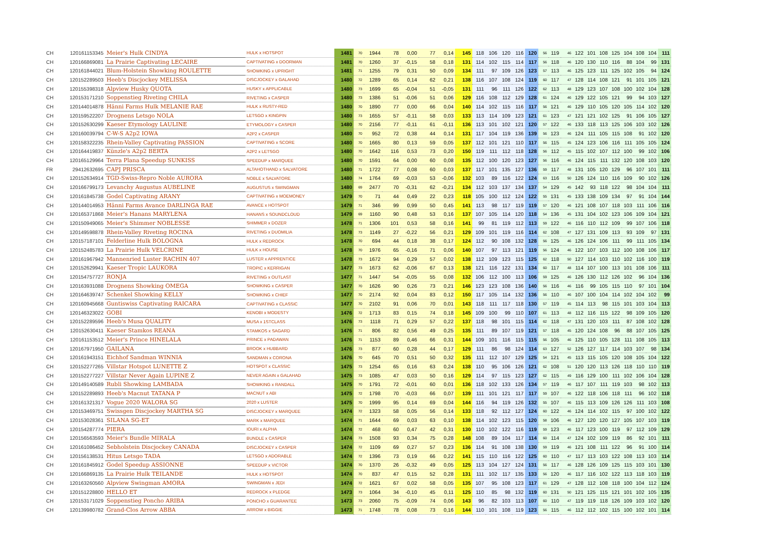| CH | 120161153345 | Meier's Hulk CINDYA | HULK x HOTSPOT | 1481 | 70 | 1944 | 78 | 0,00 | 77 | 0,14 | 145 | 118 | 106 | 120 | 116 | 120 | 56 | 119 | 46 | 122 | 101 | 108 | 125 | 104 | 108 | 104 | 111 |
| CH | 120166869081 | La Prairie Captivating LECAIRE | CAPTIVATING x DOORMAN | 1481 | 70 | 1260 | 37 | -0,15 | 58 | 0,18 | 131 | 114 | 102 | 115 | 114 | 117 | 56 | 118 | 46 | 120 | 130 | 110 | 116 | 88 | 104 | 99 | 131 |
| CH | 120161844021 | Blum-Holstein Showking ROULETTE | SHOWKING x UPRIGHT | 1481 | 71 | 1255 | 79 | 0,31 | 50 | 0,09 | 134 | 111 | 97 | 109 | 126 | 123 | 57 | 113 | 46 | 125 | 123 | 111 | 125 | 102 | 105 | 94 | 124 |
| CH | 120152289503 | Heeb's Discjockey MELISSA | DISCJOCKEY x GALAHAD | 1480 | 72 | 1289 | 65 | 0,14 | 62 | 0,21 | 138 | 116 | 107 | 108 | 124 | 119 | 60 | 117 | 47 | 128 | 114 | 108 | 121 | 91 | 101 | 105 | 121 |
| CH | 120155398318 | Alpview Husky QUOTA | HUSKY x APPLICABLE | 1480 | 73 | 1699 | 65 | -0,04 | 51 | -0,05 | 131 | 111 | 96 | 111 | 126 | 122 | 62 | 113 | 48 | 129 | 123 | 107 | 108 | 100 | 102 | 104 | 128 |
| CH | 120153171210 | Soppenstieg Riveting CHILA | RIVETING x CASPER | 1480 | 73 | 1386 | 51 | -0,06 | 51 | 0,06 | 129 | 116 | 108 | 112 | 129 | 128 | 61 | 124 | 46 | 129 | 122 | 105 | 121 | 99 | 94 | 103 | 127 |
| CH | 120144014878 | Hänni Farms Hulk MELANIE RAE | HULK x RUSTY-RED | 1480 | 70 | 1890 | 77 | 0,00 | 66 | 0,04 | 140 | 114 | 102 | 115 | 116 | 117 | 56 | 121 | 46 | 129 | 110 | 105 | 120 | 105 | 114 | 102 | 120 |
| CH | 120159522207 | Drognens Letsgo NOLA | LETSGO x KINGPIN | 1480 | 73 | 1655 | 57 | -0,11 | 58 | 0,03 | 133 | 113 | 114 | 109 | 123 | 121 | 61 | 123 | 47 | 121 | 121 | 102 | 125 | 91 | 106 | 105 | 127 |
| CH | 120152630299 | Kaeser Etymology LAULINE | ETYMOLOGY x CASPER | 1480 | 70 | 2156 | 77 | -0,11 | 61 | -0,11 | 136 | 113 | 101 | 102 | 121 | 120 | 57 | 122 | 46 | 133 | 118 | 113 | 125 | 106 | 103 | 102 | 126 |
| CH | 120160039794 | C-W-S A2p2 IOWA | A2P2 x CASPER | 1480 | 70 | 952 | 72 | 0,38 | 44 | 0,14 | 131 | 117 | 104 | 119 | 136 | 139 | 56 | 123 | 46 | 124 | 111 | 105 | 115 | 108 | 91 | 102 | 120 |
| CH | 120158322235 | Rhein-Valley Captivating PASSION | CAPTIVATING x SCORE | 1480 | 70 | 1665 | 80 | 0,13 | 59 | 0,05 | 137 | 112 | 101 | 121 | 110 | 117 | 56 | 115 | 45 | 124 | 123 | 106 | 116 | 111 | 105 | 105 | 124 |
| CH | 120164419837 | Künzle's A2p2 BERTA | A2P2 x LETSGO | 1480 | 70 | 1642 | 116 | 0,53 | 73 | 0,20 | 150 | 119 | 111 | 112 | 118 | 128 | 56 | 112 | 45 | 115 | 102 | 107 | 112 | 100 | 99 | 102 | 106 |
| CH | 120165129964 | Terra Plana Speedup SUNKISS | SPEEDUP x MARQUEE | 1480 | 70 | 1591 | 64 | 0,00 | 60 | 0,08 | 135 | 112 | 100 | 120 | 123 | 127 | 56 | 116 | 46 | 124 | 115 | 111 | 132 | 120 | 108 | 103 | 120 |
| FR | 29412632695 | CAPJ PRISCA | ALTAHOTHAND x SALVATORE | 1480 | 71 | 1722 | 77 | 0,08 | 60 | 0,03 | 137 | 117 | 101 | 135 | 127 | 136 | 59 | 117 | 48 | 131 | 105 | 120 | 129 | 96 | 107 | 101 | 111 |
| CH | 120152634914 | TGD-Swiss-Repro Noble AURORA | NOBLE x SALVATORE | 1480 | 74 | 1764 | 69 | -0,03 | 53 | -0,06 | 132 | 103 | 89 | 116 | 122 | 124 | 63 | 116 | 50 | 126 | 124 | 110 | 116 | 109 | 90 | 102 | 126 |
| CH | 120166799173 | Levanchy Augustus AUBELINE | AUGUSTUS x SWINGMAN | 1480 | 69 | 2477 | 70 | -0,31 | 62 | -0,21 | 134 | 112 | 103 | 137 | 134 | 137 | 54 | 129 | 45 | 142 | 93 | 118 | 122 | 98 | 104 | 104 | 111 |
| CH | 120161845738 | Godel Captivating ARANY | CAPTIVATING x MOEMONEY | 1479 | 70 | 71 | 44 | 0,49 | 22 | 0,23 | 118 | 105 | 100 | 112 | 124 | 122 | 55 | 131 | 45 | 133 | 138 | 109 | 134 | 97 | 91 | 104 | 144 |
| CH | 120144014953 | Hänni Farms Avance DARLINGA RAE | AVANCE x HOTSPOT | 1479 | 71 | 346 | 99 | 0,99 | 50 | 0,45 | 141 | 113 | 98 | 117 | 119 | 119 | 57 | 120 | 46 | 121 | 108 | 107 | 118 | 103 | 111 | 106 | 116 |
| CH | 120165371868 | Meier's Hanans MARYLENA | HANANS x SOUNDCLOUD | 1479 | 69 | 1160 | 90 | 0,48 | 53 | 0,16 | 137 | 107 | 105 | 114 | 120 | 118 | 54 | 136 | 45 | 131 | 104 | 102 | 123 | 106 | 109 | 104 | 121 |
| CH | 120150949065 | Meier's Shimmer NOBLESSE | SHIMMER x DOZER | 1478 | 71 | 1306 | 101 | 0,53 | 58 | 0,16 | 141 | 99 | 81 | 119 | 112 | 113 | 59 | 122 | 46 | 116 | 110 | 112 | 109 | 99 | 107 | 106 | 118 |
| CH | 120149598878 | Rhein-Valley Riveting ROCINA | RIVETING x DUOMILIA | 1478 | 73 | 1149 | 27 | -0,22 | 56 | 0,21 | 129 | 109 | 101 | 119 | 116 | 114 | 62 | 108 | 47 | 127 | 131 | 109 | 113 | 93 | 109 | 97 | 131 |
| CH | 120157187101 | Felderline Hulk BOLOGNA | HULK x REDROCK | 1478 | 70 | 694 | 44 | 0,18 | 38 | 0,17 | 124 | 112 | 90 | 108 | 132 | 128 | 56 | 125 | 46 | 126 | 124 | 106 | 111 | 99 | 111 | 105 | 134 |
| CH | 120152485783 | La Prairie Hulk VELCRINE | HULK x HOUSE | 1478 | 70 | 1976 | 65 | -0,16 | 71 | 0,06 | 140 | 107 | 97 | 113 | 121 | 119 | 56 | 124 | 46 | 122 | 107 | 103 | 112 | 100 | 108 | 106 | 117 |
| CH | 120161967942 | Mannenried Luster RACHIN 407 | LUSTER x APPRENTICE | 1478 | 73 | 1672 | 94 | 0,29 | 57 | 0,02 | 138 | 112 | 109 | 123 | 115 | 125 | 62 | 118 | 50 | 127 | 114 | 103 | 110 | 102 | 116 | 100 | 119 |
| CH | 120152629941 | Kaeser Tropic LAUKORA | TROPIC x KERRIGAN | 1477 | 73 | 1673 | 62 | -0,06 | 67 | 0,13 | 138 | 121 | 116 | 122 | 131 | 134 | 60 | 117 | 48 | 114 | 107 | 100 | 113 | 101 | 108 | 106 | 111 |
| CH | 120154757727 | RONJA | RIVETING x OUTLAST | 1477 | 71 | 1447 | 54 | -0,05 | 55 | 0,08 | 132 | 106 | 112 | 100 | 113 | 106 | 59 | 125 | 46 | 126 | 130 | 112 | 126 | 102 | 96 | 104 | 136 |
| CH | 120163931088 | Drognens Showking OMEGA | SHOWKING x CASPER | 1477 | 70 | 1626 | 90 | 0,26 | 73 | 0,21 | 146 | 123 | 123 | 108 | 136 | 140 | 56 | 116 | 46 | 116 | 99 | 105 | 115 | 110 | 97 | 101 | 104 |
| CH | 120164639747 | Schenkel Showking KELLY | SHOWKING x CHIEF | 1477 | 70 | 2174 | 92 | 0,04 | 83 | 0,12 | 150 | 117 | 105 | 114 | 132 | 136 | 56 | 110 | 46 | 107 | 100 | 104 | 114 | 102 | 104 | 102 | 99 |
| CH | 120160945668 | Guntiswiss Captivating RAICARA | CAPTIVATING x CLASSIC | 1477 | 70 | 2102 | 91 | 0,06 | 70 | 0,01 | 143 | 118 | 111 | 117 | 118 | 130 | 57 | 119 | 45 | 114 | 113 | 98 | 115 | 101 | 103 | 104 | 113 |
| CH | 120146323022 | GOBI | KENOBI x MODESTY | 1476 | 72 | 1713 | 83 | 0,15 | 74 | 0,18 | 145 | 109 | 100 | 99 | 110 | 107 | 61 | 113 | 48 | 112 | 116 | 115 | 122 | 98 | 109 | 105 | 120 |
| CH | 120152289596 | Heeb's Musa QUALITY | MUSA x 1STCLASS | 1476 | 73 | 1118 | 71 | 0,29 | 57 | 0,22 | 137 | 118 | 98 | 101 | 115 | 114 | 62 | 118 | 47 | 131 | 120 | 103 | 111 | 87 | 108 | 102 | 128 |
| CH | 120152630411 | Kaeser Stamkos REANA | STAMKOS x SAGARD | 1476 | 71 | 806 | 82 | 0,56 | 49 | 0,25 | 135 | 111 | 89 | 107 | 119 | 121 | 57 | 118 | 45 | 120 | 124 | 108 | 96 | 88 | 107 | 105 | 125 |
| CH | 120161153512 | Meier's Prince HINELALA | PRINCE x PADAWAN | 1476 | 71 | 1153 | 89 | 0,46 | 66 | 0,31 | 144 | 109 | 101 | 116 | 115 | 115 | 56 | 105 | 46 | 125 | 110 | 105 | 128 | 111 | 108 | 105 | 113 |
| CH | 120167971950 | GAILANA | BROOK x HUBBARD | 1476 | 73 | 877 | 60 | 0,28 | 44 | 0,17 | 129 | 111 | 86 | 98 | 124 | 114 | 63 | 127 | 52 | 126 | 127 | 117 | 114 | 103 | 107 | 98 | 134 |
| CH | 120161943151 | Eichhof Sandman WINNIA | SANDMAN x CORONA | 1476 | 70 | 645 | 70 | 0,51 | 50 | 0,32 | 135 | 111 | 112 | 107 | 129 | 125 | 54 | 121 | 45 | 113 | 115 | 105 | 120 | 108 | 105 | 104 | 122 |
| CH | 120152277265 | Villstar Hotspot LUNETTE Z | HOTSPOT x CLASSIC | 1475 | 73 | 1254 | 65 | 0,16 | 63 | 0,24 | 138 | 110 | 95 | 106 | 126 | 121 | 62 | 108 | 51 | 120 | 120 | 113 | 126 | 118 | 110 | 110 | 119 |
| CH | 120152277227 | Villstar Never Again LUPINE Z | NEVER AGAIN x GALAHAD | 1475 | 73 | 1085 | 47 | 0,03 | 50 | 0,16 | 129 | 114 | 97 | 115 | 123 | 127 | 62 | 115 | 49 | 116 | 129 | 100 | 111 | 102 | 106 | 104 | 128 |
| CH | 120149140589 | Rubli Showking LAMBADA | SHOWKING x RANDALL | 1475 | 70 | 1791 | 72 | -0,01 | 60 | 0,01 | 136 | 118 | 102 | 133 | 126 | 134 | 57 | 119 | 46 | 117 | 107 | 111 | 119 | 103 | 98 | 102 | 113 |
| CH | 120152289893 | Heeb's Macnut TATANA P | MACNUT x ABI | 1475 | 72 | 1798 | 70 | -0,03 | 66 | 0,07 | 139 | 111 | 101 | 121 | 117 | 117 | 59 | 107 | 46 | 122 | 118 | 106 | 118 | 111 | 96 | 102 | 118 |
| CH | 120161321317 | Vogue 2020 WALORA SG | 2020 x LUSTER | 1475 | 70 | 1999 | 95 | 0,14 | 69 | 0,04 | 144 | 116 | 94 | 119 | 126 | 132 | 55 | 107 | 46 | 115 | 113 | 109 | 126 | 126 | 111 | 103 | 108 |
| CH | 120153469751 | Swissgen Discjockey MARTHA SG | DISCJOCKEY x MARQUEE | 1474 | 72 | 1323 | 58 | 0,05 | 56 | 0,14 | 133 | 118 | 92 | 112 | 127 | 124 | 60 | 122 | 46 | 124 | 114 | 102 | 115 | 97 | 100 | 102 | 122 |
| CH | 120153028361 | SILANA SG-ET | MARK x MARQUEE | 1474 | 71 | 1644 | 69 | 0,03 | 63 | 0,10 | 138 | 114 | 102 | 123 | 115 | 120 | 58 | 106 | 46 | 127 | 120 | 120 | 127 | 105 | 107 | 103 | 119 |
| CH | 120154287774 | PIERA | IOURI x ALPHA | 1474 | 72 | 468 | 60 | 0,47 | 42 | 0,31 | 130 | 110 | 102 | 122 | 116 | 119 | 59 | 123 | 46 | 117 | 123 | 100 | 119 | 97 | 112 | 109 | 129 |
| CH | 120156563593 | Meier's Bundle MIRALA | BUNDLE x CASPER | 1474 | 73 | 1508 | 93 | 0,34 | 75 | 0,28 | 148 | 108 | 89 | 104 | 117 | 114 | 60 | 114 | 47 | 124 | 102 | 109 | 119 | 86 | 92 | 101 | 111 |
| CH | 120161086452 | Sebholstein Discjockey CANADA | DISCJOCKEY x CASPER | 1474 | 72 | 1109 | 69 | 0,27 | 57 | 0,23 | 136 | 114 | 91 | 108 | 138 | 130 | 59 | 119 | 46 | 121 | 108 | 111 | 122 | 96 | 91 | 100 | 114 |
| CH | 120156138531 | Hitus Letsgo TADA | LETSGO x ADORABLE | 1474 | 72 | 1396 | 73 | 0,19 | 66 | 0,22 | 141 | 115 | 110 | 116 | 122 | 125 | 60 | 110 | 47 | 117 | 113 | 103 | 122 | 108 | 113 | 103 | 114 |
| CH | 120161845912 | Godel Speedup ASSIONNE | SPEEDUP x VICTOR | 1474 | 70 | 1370 | 26 | -0,32 | 49 | 0,05 | 125 | 113 | 104 | 127 | 124 | 131 | 56 | 117 | 46 | 128 | 126 | 109 | 125 | 115 | 103 | 101 | 130 |
| CH | 120166869135 | La Prairie Hulk TEILANDE | HULK x HOTSPOT | 1474 | 70 | 837 | 47 | 0,15 | 52 | 0,28 | 131 | 111 | 102 | 117 | 135 | 133 | 56 | 120 | 46 | 117 | 116 | 102 | 122 | 113 | 118 | 103 | 119 |
| CH | 120163260560 | Alpview Swingman AMORA | SWINGMAN x JEDI | 1474 | 72 | 1621 | 67 | 0,02 | 58 | 0,05 | 135 | 107 | 95 | 108 | 123 | 117 | 61 | 129 | 47 | 128 | 112 | 108 | 118 | 100 | 104 | 112 | 124 |
| CH | 120151228800 | HELLO ET | REDROCK x PLEDGE | 1473 | 73 | 1064 | 34 | -0,10 | 45 | 0,11 | 125 | 110 | 85 | 98 | 132 | 119 | 60 | 131 | 50 | 121 | 125 | 115 | 121 | 101 | 102 | 105 | 135 |
| CH | 120153171029 | Soppenstieg Poncho ARIBA | PONCHO x GUARANTEE | 1473 | 73 | 2060 | 75 | -0,09 | 74 | 0,06 | 143 | 96 | 82 | 103 | 113 | 107 | 60 | 110 | 47 | 119 | 119 | 118 | 126 | 109 | 103 | 102 | 120 |
| CH | 120139980782 | Grand-Clos Arrow ABBA | ARROW x BIGGIE | 1473 | 71 | 1748 | 78 | 0,08 | 73 | 0,16 | 144 | 110 | 101 | 108 | 119 | 123 | 56 | 115 | 46 | 112 | 112 | 102 | 115 | 100 | 102 | 101 | 114 |